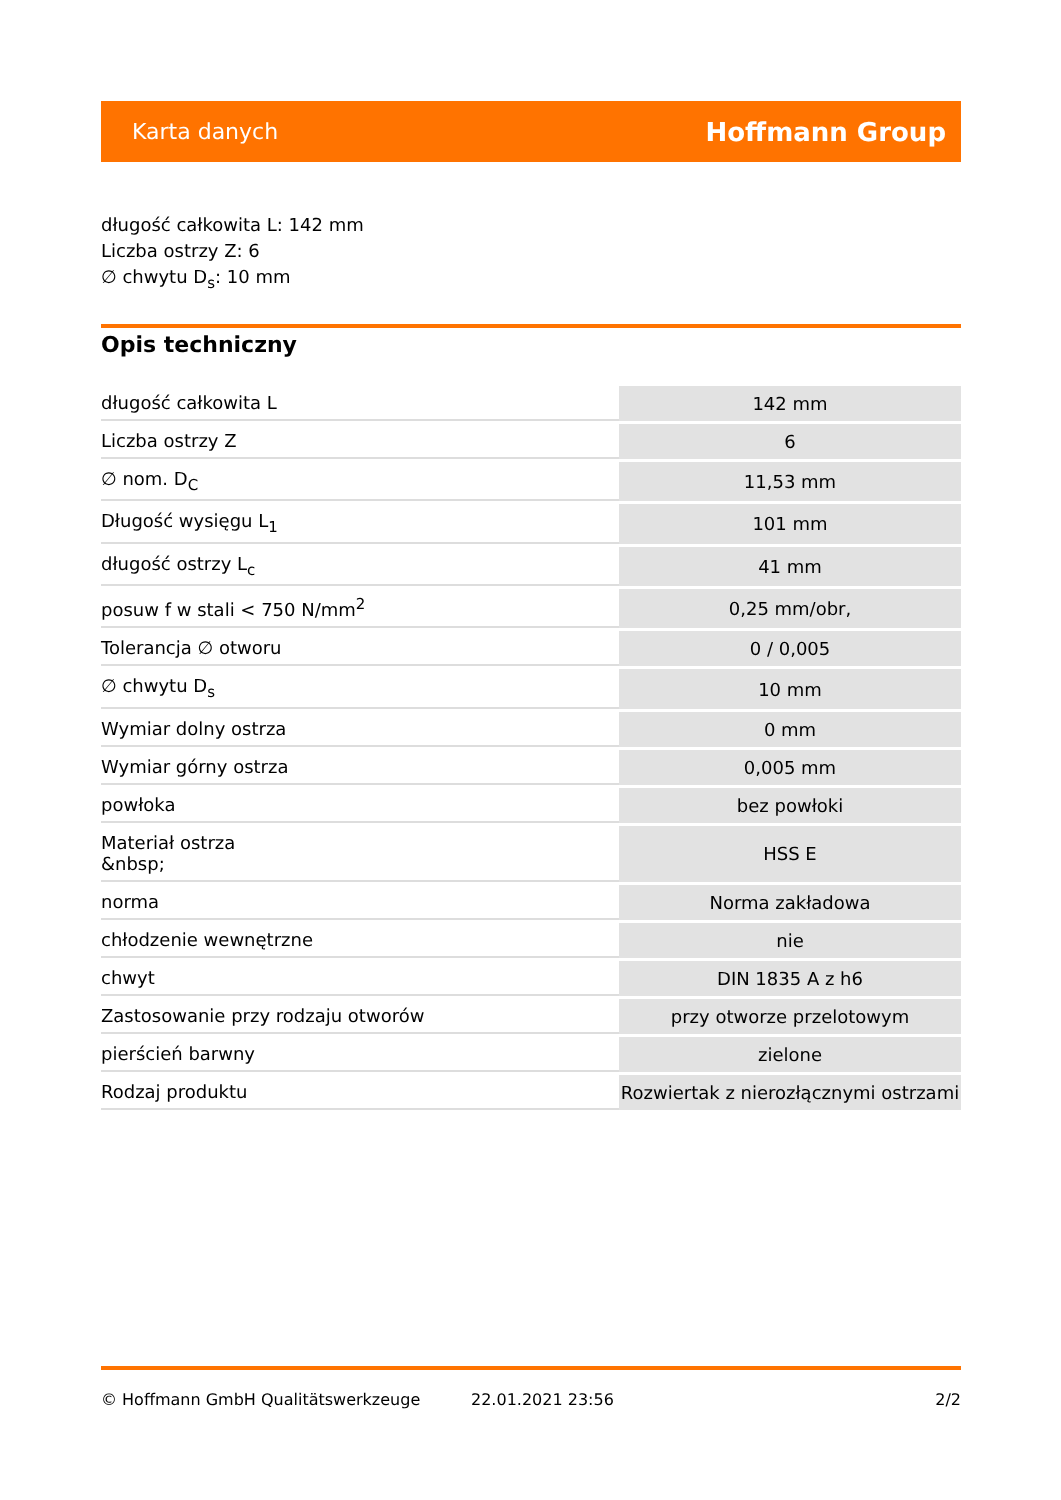Karta danych Hoffmann Group
długość całkowita L: 142 mm
Liczba ostrzy Z: 6
∅ chwytu D<sub>s</sub>: 10 mm
Opis techniczny
| długość całkowita L | 142 mm |
| Liczba ostrzy Z | 6 |
| ∅ nom. D<sub>C</sub> | 11,53 mm |
| Długość wysięgu L<sub>1</sub> | 101 mm |
| długość ostrzy L<sub>c</sub> | 41 mm |
| posuw f w stali < 750 N/mm<sup>2</sup> | 0,25 mm/obr, |
| Tolerancja ∅ otworu | 0 / 0,005 |
| ∅ chwytu D<sub>s</sub> | 10 mm |
| Wymiar dolny ostrza | 0 mm |
| Wymiar górny ostrza | 0,005 mm |
| powłoka | bez powłoki |
| Materiał ostrza &nbsp; | HSS E |
| norma | Norma zakładowa |
| chłodzenie wewnętrzne | nie |
| chwyt | DIN 1835 A z h6 |
| Zastosowanie przy rodzaju otworów | przy otworze przelotowym |
| pierścień barwny | zielone |
| Rodzaj produktu | Rozwiertak z nierozłącznymi ostrzami |
© Hoffmann GmbH Qualitätswerkzeuge 22.01.2021 23:56 2/2